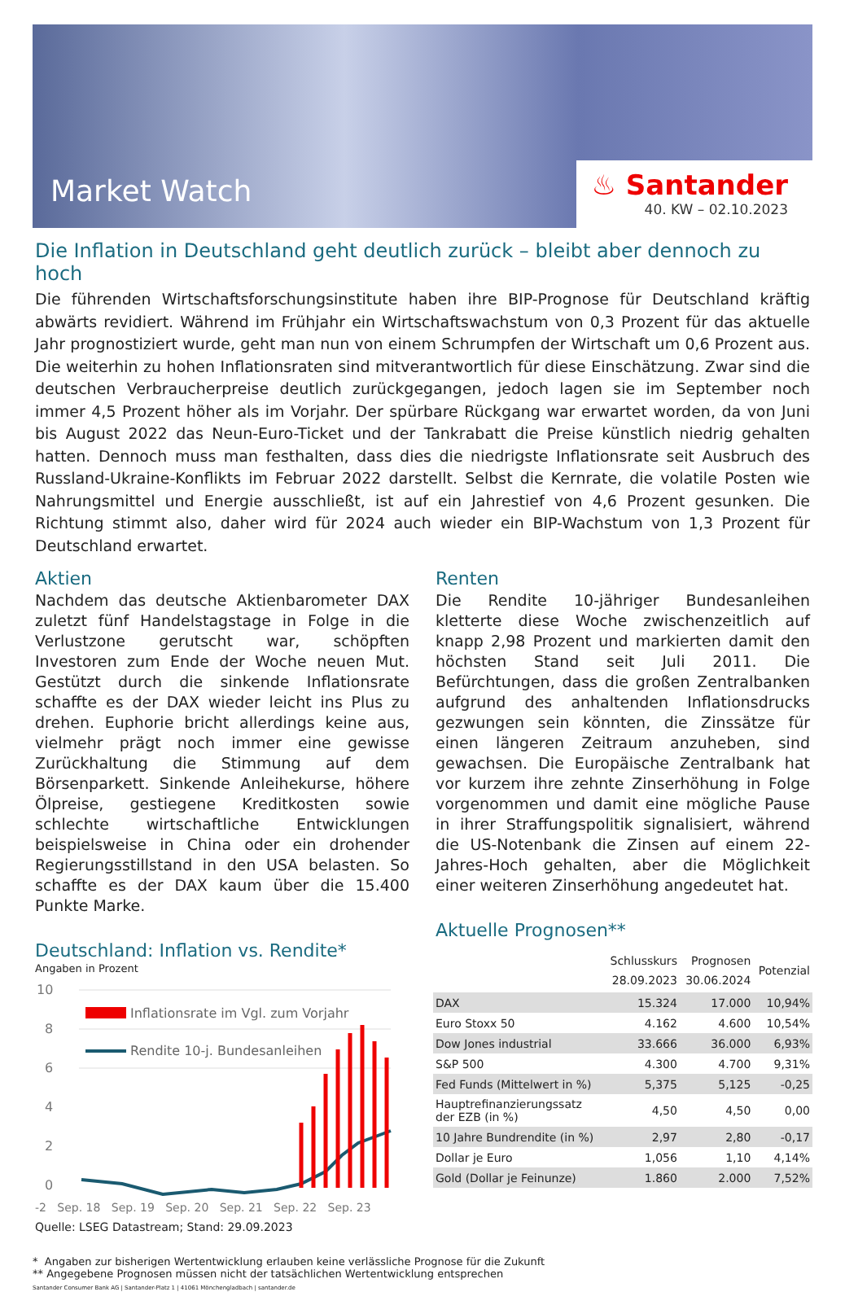Market Watch
♨ Santander
40. KW – 02.10.2023
Die Inflation in Deutschland geht deutlich zurück – bleibt aber dennoch zu hoch
Die führenden Wirtschaftsforschungsinstitute haben ihre BIP-Prognose für Deutschland kräftig abwärts revidiert. Während im Frühjahr ein Wirtschaftswachstum von 0,3 Prozent für das aktuelle Jahr prognostiziert wurde, geht man nun von einem Schrumpfen der Wirtschaft um 0,6 Prozent aus. Die weiterhin zu hohen Inflationsraten sind mitverantwortlich für diese Einschätzung. Zwar sind die deutschen Verbraucherpreise deutlich zurückgegangen, jedoch lagen sie im September noch immer 4,5 Prozent höher als im Vorjahr. Der spürbare Rückgang war erwartet worden, da von Juni bis August 2022 das Neun-Euro-Ticket und der Tankrabatt die Preise künstlich niedrig gehalten hatten. Dennoch muss man festhalten, dass dies die niedrigste Inflationsrate seit Ausbruch des Russland-Ukraine-Konflikts im Februar 2022 darstellt. Selbst die Kernrate, die volatile Posten wie Nahrungsmittel und Energie ausschließt, ist auf ein Jahrestief von 4,6 Prozent gesunken. Die Richtung stimmt also, daher wird für 2024 auch wieder ein BIP-Wachstum von 1,3 Prozent für Deutschland erwartet.
Aktien
Nachdem das deutsche Aktienbarometer DAX zuletzt fünf Handelstagstage in Folge in die Verlustzone gerutscht war, schöpften Investoren zum Ende der Woche neuen Mut. Gestützt durch die sinkende Inflationsrate schaffte es der DAX wieder leicht ins Plus zu drehen. Euphorie bricht allerdings keine aus, vielmehr prägt noch immer eine gewisse Zurückhaltung die Stimmung auf dem Börsenparkett. Sinkende Anleihekurse, höhere Ölpreise, gestiegene Kreditkosten sowie schlechte wirtschaftliche Entwicklungen beispielsweise in China oder ein drohender Regierungsstillstand in den USA belasten. So schaffte es der DAX kaum über die 15.400 Punkte Marke.
Deutschland: Inflation vs. Rendite*
Angaben in Prozent
10
8
6
4
2
0
Inflationsrate im Vgl. zum Vorjahr
Rendite 10-j. Bundesanleihen
-2 Sep. 18 Sep. 19 Sep. 20 Sep. 21 Sep. 22 Sep. 23
Quelle: LSEG Datastream; Stand: 29.09.2023
Renten
Die Rendite 10-jähriger Bundesanleihen kletterte diese Woche zwischenzeitlich auf knapp 2,98 Prozent und markierten damit den höchsten Stand seit Juli 2011. Die Befürchtungen, dass die großen Zentralbanken aufgrund des anhaltenden Inflationsdrucks gezwungen sein könnten, die Zinssätze für einen längeren Zeitraum anzuheben, sind gewachsen. Die Europäische Zentralbank hat vor kurzem ihre zehnte Zinserhöhung in Folge vorgenommen und damit eine mögliche Pause in ihrer Straffungspolitik signalisiert, während die US-Notenbank die Zinsen auf einem 22-Jahres-Hoch gehalten, aber die Möglichkeit einer weiteren Zinserhöhung angedeutet hat.
Aktuelle Prognosen**
| | Schlusskurs 28.09.2023 | Prognosen 30.06.2024 | Potenzial |
| --- | --- | --- | --- |
| DAX | 15.324 | 17.000 | 10,94% |
| Euro Stoxx 50 | 4.162 | 4.600 | 10,54% |
| Dow Jones industrial | 33.666 | 36.000 | 6,93% |
| S&P 500 | 4.300 | 4.700 | 9,31% |
| Fed Funds (Mittelwert in %) | 5,375 | 5,125 | -0,25 |
| Hauptrefinanzierungssatz der EZB (in %) | 4,50 | 4,50 | 0,00 |
| 10 Jahre Bundrendite (in %) | 2,97 | 2,80 | -0,17 |
| Dollar je Euro | 1,056 | 1,10 | 4,14% |
| Gold (Dollar je Feinunze) | 1.860 | 2.000 | 7,52% |
* Angaben zur bisherigen Wertentwicklung erlauben keine verlässliche Prognose für die Zukunft
** Angegebene Prognosen müssen nicht der tatsächlichen Wertentwicklung entsprechen
Santander Consumer Bank AG | Santander-Platz 1 | 41061 Mönchengladbach | santander.de